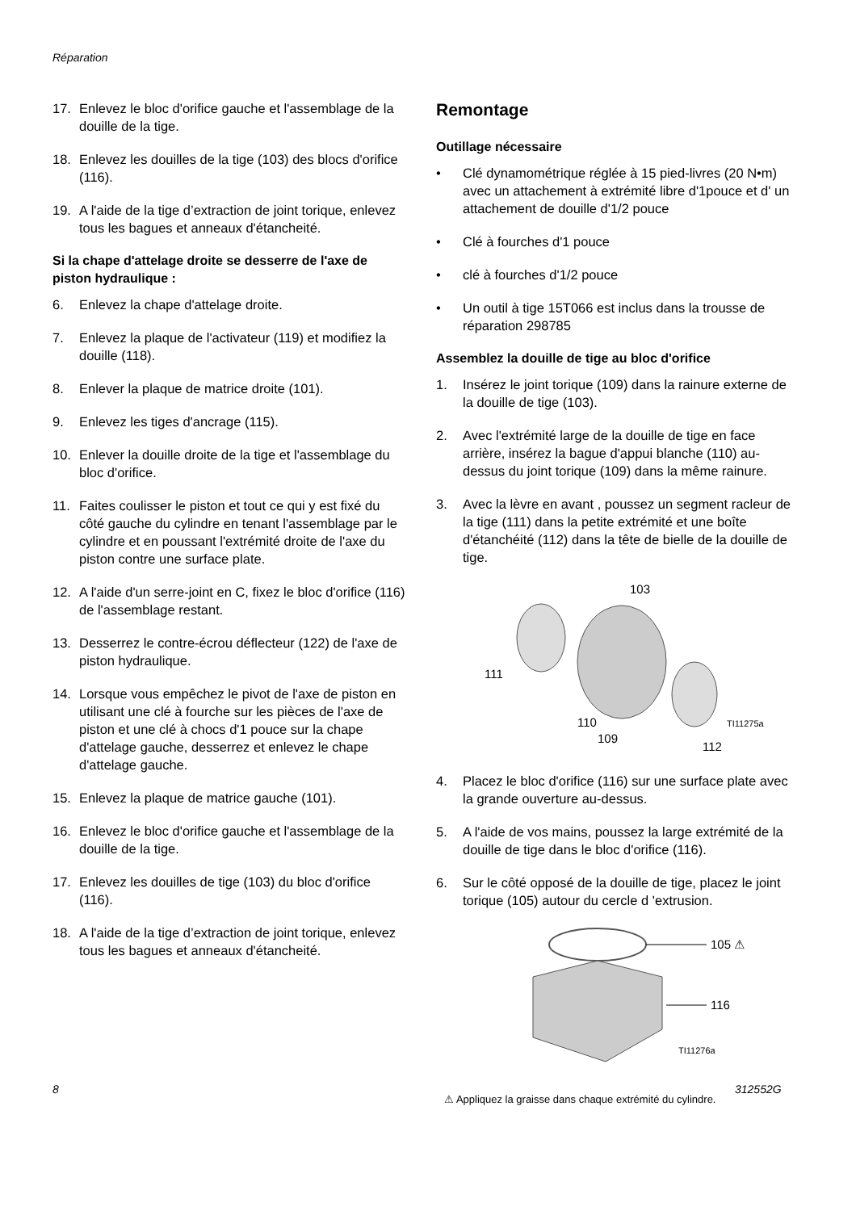Réparation
17. Enlevez le bloc d'orifice gauche et l'assemblage de la douille de la tige.
18. Enlevez les douilles de la tige (103) des blocs d'orifice (116).
19. A l'aide de la tige d’extraction de joint torique, enlevez tous les bagues et anneaux d'étancheité.
Si la chape d'attelage droite se desserre de l'axe de piston hydraulique :
6. Enlevez la chape d'attelage droite.
7. Enlevez la plaque de l'activateur (119) et modifiez la douille (118).
8. Enlever la plaque de matrice droite (101).
9. Enlevez les tiges d'ancrage (115).
10. Enlever la douille droite de la tige et l'assemblage du bloc d'orifice.
11. Faites coulisser le piston et tout ce qui y est fixé du côté gauche du cylindre en tenant l'assemblage par le cylindre et en poussant l'extrémité droite de l'axe du piston contre une surface plate.
12. A l'aide d'un serre-joint en C, fixez le bloc d'orifice (116) de l'assemblage restant.
13. Desserrez le contre-écrou déflecteur (122) de l'axe de piston hydraulique.
14. Lorsque vous empêchez le pivot de l'axe de piston en utilisant une clé à fourche sur les pièces de l'axe de piston et une clé à chocs d'1 pouce sur la chape d'attelage gauche, desserrez et enlevez le chape d'attelage gauche.
15. Enlevez la plaque de matrice gauche (101).
16. Enlevez le bloc d'orifice gauche et l'assemblage de la douille de la tige.
17. Enlevez les douilles de tige (103) du bloc d'orifice (116).
18. A l'aide de la tige d’extraction de joint torique, enlevez tous les bagues et anneaux d'étancheité.
Remontage
Outillage nécessaire
• Clé dynamométrique réglée à 15 pied-livres (20 N•m) avec un attachement à extrémité libre d'1pouce et d' un attachement de douille d'1/2 pouce
• Clé à fourches d'1 pouce
• clé à fourches d'1/2 pouce
• Un outil à tige 15T066 est inclus dans la trousse de réparation 298785
Assemblez la douille de tige au bloc d'orifice
1. Insérez le joint torique (109) dans la rainure externe de la douille de tige (103).
2. Avec l'extrémité large de la douille de tige en face arrière, insérez la bague d'appui blanche (110) au-dessus du joint torique (109) dans la même rainure.
3. Avec la lèvre en avant , poussez un segment racleur de la tige (111) dans la petite extrémité et une boîte d'étanchéité (112) dans la tête de bielle de la douille de tige.
103
111
110
109
112
TI11275a
4. Placez le bloc d'orifice (116) sur une surface plate avec la grande ouverture au-dessus.
5. A l'aide de vos mains, poussez la large extrémité de la douille de tige dans le bloc d'orifice (116).
6. Sur le côté opposé de la douille de tige, placez le joint torique (105) autour du cercle d 'extrusion.
105 ⚠
116
TI11276a
⚠ Appliquez la graisse dans chaque extrémité du cylindre.
8 312552G